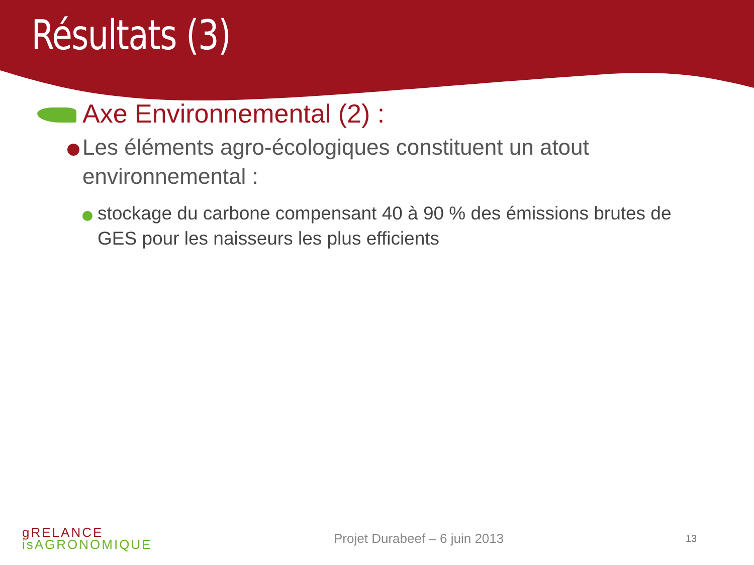Résultats (3)
Axe Environnemental (2) :
Les éléments agro-écologiques constituent un atout environnemental :
stockage du carbone compensant 40 à 90 % des émissions brutes de GES pour les naisseurs les plus efficients
gRELANCE
isAGRONOMIQUE
Projet Durabeef – 6 juin 2013
13